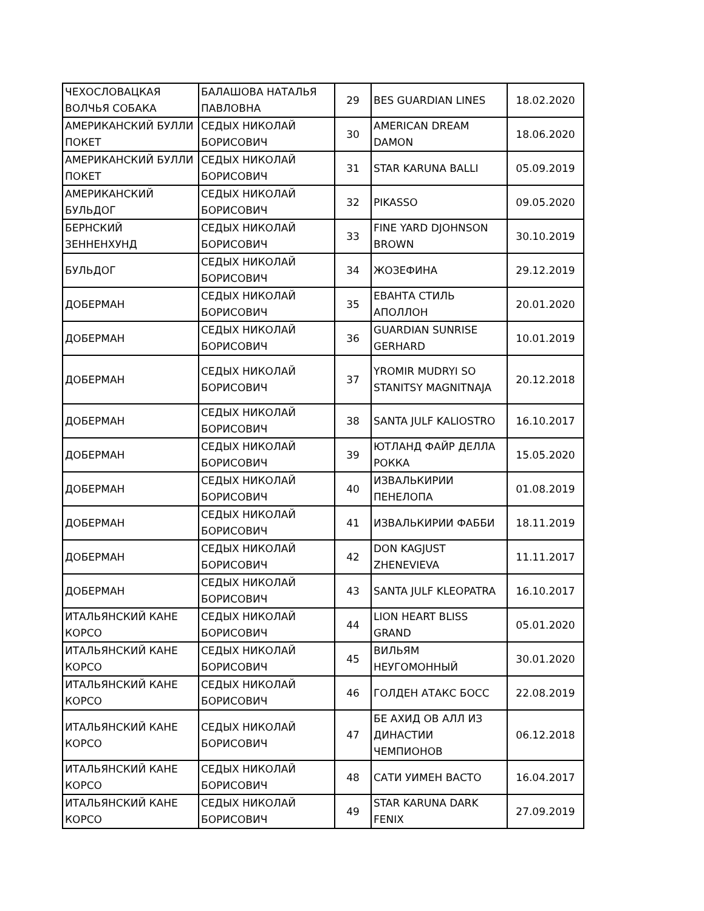| ЧЕХОСЛОВАЦКАЯ ВОЛЧЬЯ СОБАКА | БАЛАШОВА НАТАЛЬЯ ПАВЛОВНА | 29 | BES GUARDIAN LINES | 18.02.2020 |
| АМЕРИКАНСКИЙ БУЛЛИ ПОКЕТ | СЕДЫХ НИКОЛАЙ БОРИСОВИЧ | 30 | AMERICAN DREAM DAMON | 18.06.2020 |
| АМЕРИКАНСКИЙ БУЛЛИ ПОКЕТ | СЕДЫХ НИКОЛАЙ БОРИСОВИЧ | 31 | STAR KARUNA BALLI | 05.09.2019 |
| АМЕРИКАНСКИЙ БУЛЬДОГ | СЕДЫХ НИКОЛАЙ БОРИСОВИЧ | 32 | PIKASSO | 09.05.2020 |
| БЕРНСКИЙ ЗЕННЕНХУНД | СЕДЫХ НИКОЛАЙ БОРИСОВИЧ | 33 | FINE YARD DJOHNSON BROWN | 30.10.2019 |
| БУЛЬДОГ | СЕДЫХ НИКОЛАЙ БОРИСОВИЧ | 34 | ЖОЗЕФИНА | 29.12.2019 |
| ДОБЕРМАН | СЕДЫХ НИКОЛАЙ БОРИСОВИЧ | 35 | ЕВАНТА СТИЛЬ АПОЛЛОН | 20.01.2020 |
| ДОБЕРМАН | СЕДЫХ НИКОЛАЙ БОРИСОВИЧ | 36 | GUARDIAN SUNRISE GERHARD | 10.01.2019 |
| ДОБЕРМАН | СЕДЫХ НИКОЛАЙ БОРИСОВИЧ | 37 | YROMIR MUDRYI SO STANITSY MAGNITNAJA | 20.12.2018 |
| ДОБЕРМАН | СЕДЫХ НИКОЛАЙ БОРИСОВИЧ | 38 | SANTA JULF KALIOSTRO | 16.10.2017 |
| ДОБЕРМАН | СЕДЫХ НИКОЛАЙ БОРИСОВИЧ | 39 | ЮТЛАНД ФАЙР ДЕЛЛА РОККА | 15.05.2020 |
| ДОБЕРМАН | СЕДЫХ НИКОЛАЙ БОРИСОВИЧ | 40 | ИЗВАЛЬКИРИИ ПЕНЕЛОПА | 01.08.2019 |
| ДОБЕРМАН | СЕДЫХ НИКОЛАЙ БОРИСОВИЧ | 41 | ИЗВАЛЬКИРИИ ФАББИ | 18.11.2019 |
| ДОБЕРМАН | СЕДЫХ НИКОЛАЙ БОРИСОВИЧ | 42 | DON KAGJUST ZHENEVIEVA | 11.11.2017 |
| ДОБЕРМАН | СЕДЫХ НИКОЛАЙ БОРИСОВИЧ | 43 | SANTA JULF KLEOPATRA | 16.10.2017 |
| ИТАЛЬЯНСКИЙ КАНЕ КОРСО | СЕДЫХ НИКОЛАЙ БОРИСОВИЧ | 44 | LION HEART BLISS GRAND | 05.01.2020 |
| ИТАЛЬЯНСКИЙ КАНЕ КОРСО | СЕДЫХ НИКОЛАЙ БОРИСОВИЧ | 45 | ВИЛЬЯМ НЕУГОМОННЫЙ | 30.01.2020 |
| ИТАЛЬЯНСКИЙ КАНЕ КОРСО | СЕДЫХ НИКОЛАЙ БОРИСОВИЧ | 46 | ГОЛДЕН АТАКС БОСС | 22.08.2019 |
| ИТАЛЬЯНСКИЙ КАНЕ КОРСО | СЕДЫХ НИКОЛАЙ БОРИСОВИЧ | 47 | БЕ АХИД ОВ АЛЛ ИЗ ДИНАСТИИ ЧЕМПИОНОВ | 06.12.2018 |
| ИТАЛЬЯНСКИЙ КАНЕ КОРСО | СЕДЫХ НИКОЛАЙ БОРИСОВИЧ | 48 | САТИ УИМЕН ВАСТО | 16.04.2017 |
| ИТАЛЬЯНСКИЙ КАНЕ КОРСО | СЕДЫХ НИКОЛАЙ БОРИСОВИЧ | 49 | STAR KARUNA DARK FENIX | 27.09.2019 |